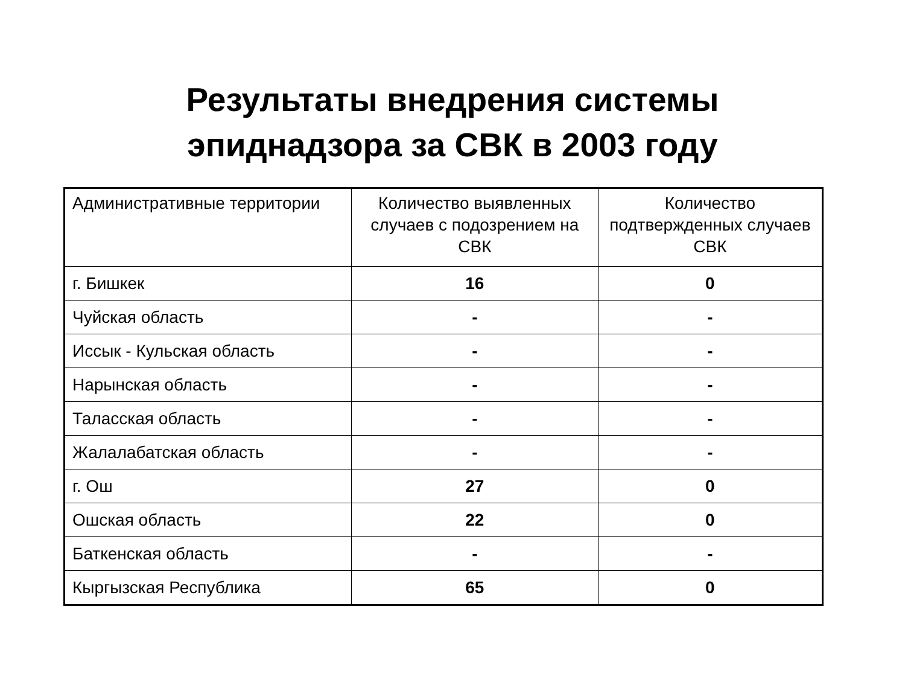Результаты внедрения системы
эпиднадзора за СВК в 2003 году
| Административные территории | Количество выявленных случаев с подозрением на СВК | Количество подтвержденных случаев СВК |
| --- | --- | --- |
| г. Бишкек | 16 | 0 |
| Чуйская область | - | - |
| Иссык - Кульская область | - | - |
| Нарынская область | - | - |
| Таласская область | - | - |
| Жалалабатская область | - | - |
| г. Ош | 27 | 0 |
| Ошская область | 22 | 0 |
| Баткенская область | - | - |
| Кыргызская Республика | 65 | 0 |